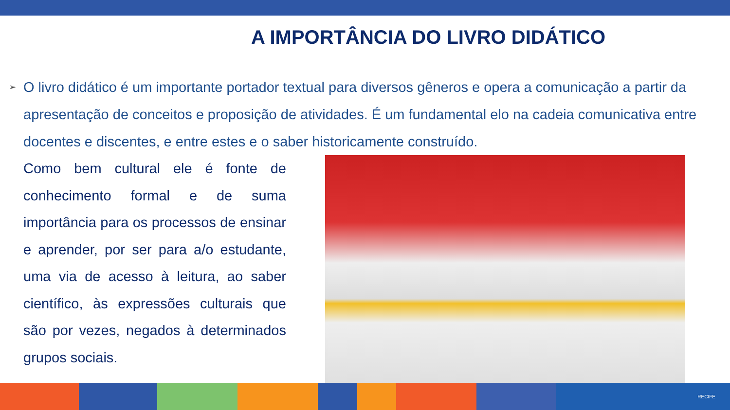A IMPORTÂNCIA DO LIVRO DIDÁTICO
➢ O livro didático é um importante portador textual para diversos gêneros e opera a comunicação a partir da apresentação de conceitos e proposição de atividades. É um fundamental elo na cadeia comunicativa entre docentes e discentes, e entre estes e o saber historicamente construído.
Como bem cultural ele é fonte de conhecimento formal e de suma importância para os processos de ensinar e aprender, por ser para a/o estudante, uma via de acesso à leitura, ao saber científico, às expressões culturais que são por vezes, negados à determinados grupos sociais.
RECIFE